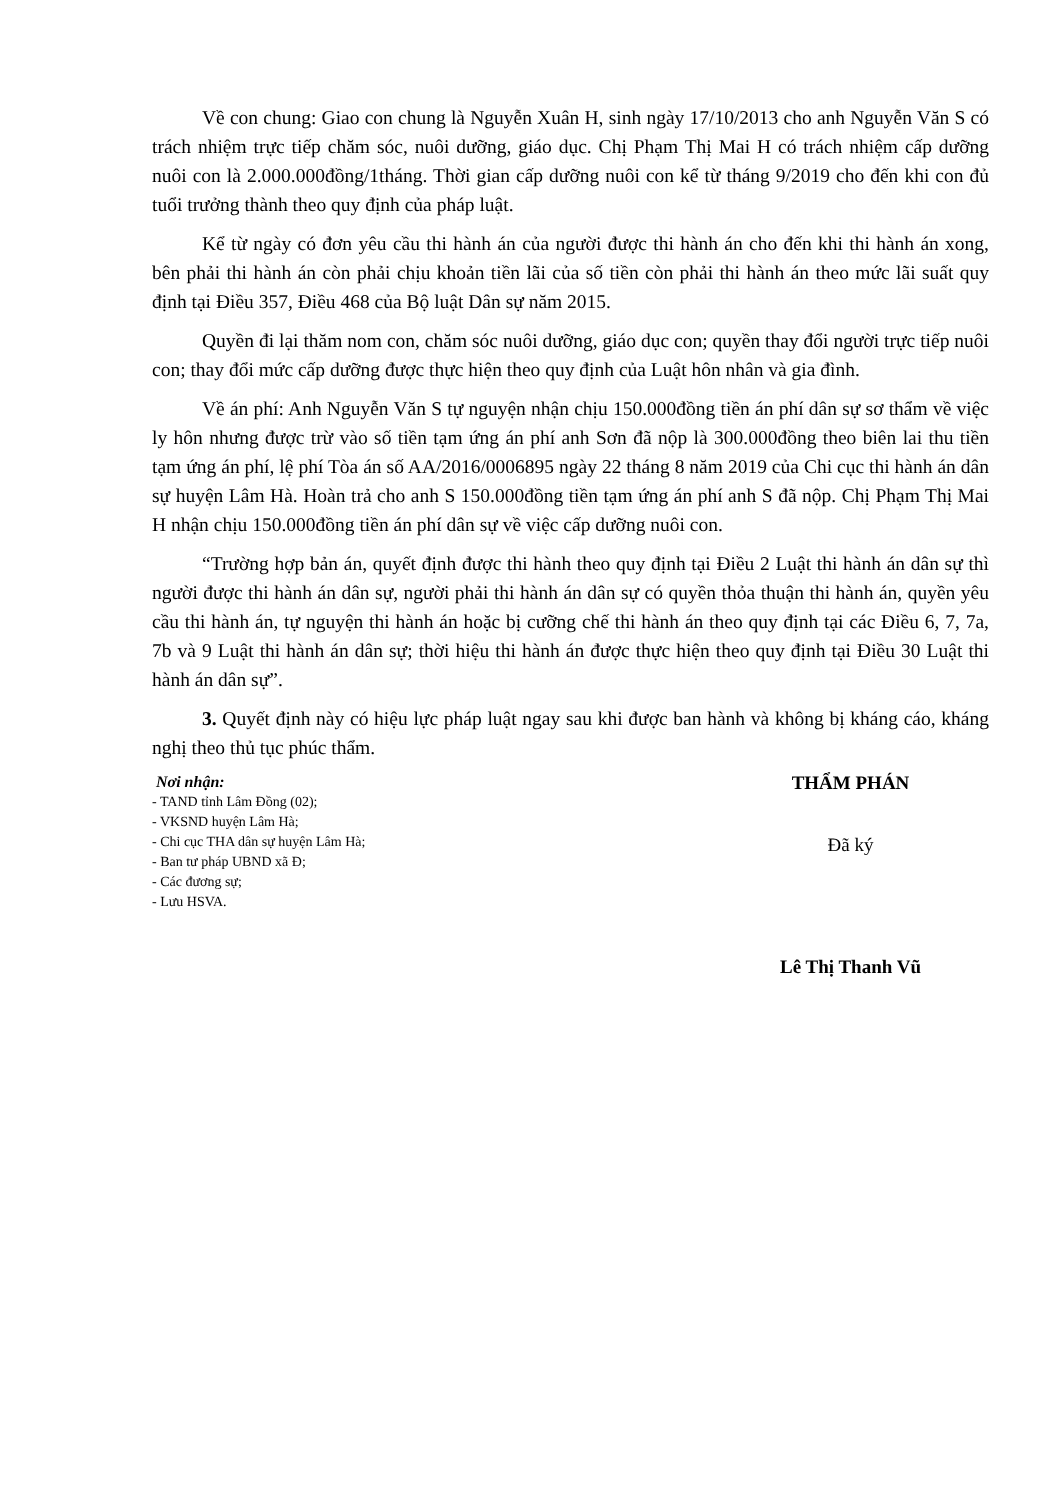Về con chung: Giao con chung là Nguyễn Xuân H, sinh ngày 17/10/2013 cho anh Nguyễn Văn S có trách nhiệm trực tiếp chăm sóc, nuôi dưỡng, giáo dục. Chị Phạm Thị Mai H có trách nhiệm cấp dưỡng nuôi con là 2.000.000đồng/1tháng. Thời gian cấp dưỡng nuôi con kể từ tháng 9/2019 cho đến khi con đủ tuổi trưởng thành theo quy định của pháp luật.
Kể từ ngày có đơn yêu cầu thi hành án của người được thi hành án cho đến khi thi hành án xong, bên phải thi hành án còn phải chịu khoản tiền lãi của số tiền còn phải thi hành án theo mức lãi suất quy định tại Điều 357, Điều 468 của Bộ luật Dân sự năm 2015.
Quyền đi lại thăm nom con, chăm sóc nuôi dưỡng, giáo dục con; quyền thay đổi người trực tiếp nuôi con; thay đổi mức cấp dưỡng được thực hiện theo quy định của Luật hôn nhân và gia đình.
Về án phí: Anh Nguyễn Văn S tự nguyện nhận chịu 150.000đồng tiền án phí dân sự sơ thẩm về việc ly hôn nhưng được trừ vào số tiền tạm ứng án phí anh Sơn đã nộp là 300.000đồng theo biên lai thu tiền tạm ứng án phí, lệ phí Tòa án số AA/2016/0006895 ngày 22 tháng 8 năm 2019 của Chi cục thi hành án dân sự huyện Lâm Hà. Hoàn trả cho anh S 150.000đồng tiền tạm ứng án phí anh S đã nộp. Chị Phạm Thị Mai H nhận chịu 150.000đồng tiền án phí dân sự về việc cấp dưỡng nuôi con.
“Trường hợp bản án, quyết định được thi hành theo quy định tại Điều 2 Luật thi hành án dân sự thì người được thi hành án dân sự, người phải thi hành án dân sự có quyền thỏa thuận thi hành án, quyền yêu cầu thi hành án, tự nguyện thi hành án hoặc bị cưỡng chế thi hành án theo quy định tại các Điều 6, 7, 7a, 7b và 9 Luật thi hành án dân sự; thời hiệu thi hành án được thực hiện theo quy định tại Điều 30 Luật thi hành án dân sự”.
3. Quyết định này có hiệu lực pháp luật ngay sau khi được ban hành và không bị kháng cáo, kháng nghị theo thủ tục phúc thẩm.
Nơi nhận:
- TAND tỉnh Lâm Đồng (02);
- VKSND huyện Lâm Hà;
- Chi cục THA dân sự huyện Lâm Hà;
- Ban tư pháp UBND xã Đ;
- Các đương sự;
- Lưu HSVA.
THẨM PHÁN
Đã ký
Lê Thị Thanh Vũ